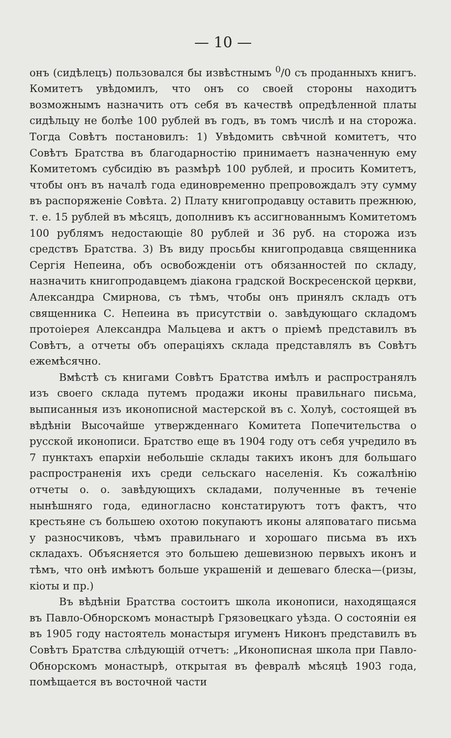— 10 —
онъ (сидѣлецъ) пользовался бы извѣстнымъ <sup>0</sup>/0 съ проданныхъ книгъ. Комитетъ увѣдомилъ, что онъ со своей стороны находитъ возможнымъ назначить отъ себя въ качествѣ опредѣленной платы сидѣльцу не болѣе 100 рублей въ годъ, въ томъ числѣ и на сторожа. Тогда Совѣтъ постановилъ: 1) Увѣдомить свѣчной комитетъ, что Совѣтъ Братства въ благодарностію принимаетъ назначенную ему Комитетомъ субсидію въ размѣрѣ 100 рублей, и просить Комитетъ, чтобы онъ въ началѣ года единовременно препровождалъ эту сумму въ распоряженіе Совѣта. 2) Плату книгопродавцу оставить прежнюю, т. е. 15 рублей въ мѣсяцъ, дополнивъ къ ассигнованнымъ Комитетомъ 100 рублямъ недостающіе 80 рублей и 36 руб. на сторожа изъ средствъ Братства. 3) Въ виду просьбы книгопродавца священника Сергія Непеина, объ освобожденіи отъ обязанностей по складу, назначить книгопродавцемъ діакона градской Воскресенской церкви, Александра Смирнова, съ тѣмъ, чтобы онъ принялъ складъ отъ священника С. Непеина въ присутствіи о. завѣдующаго складомъ протоіерея Александра Мальцева и актъ о пріемѣ представилъ въ Совѣтъ, а отчеты объ операціяхъ склада представлялъ въ Совѣтъ ежемѣсячно.
Вмѣстѣ съ книгами Совѣтъ Братства имѣлъ и распространялъ изъ своего склада путемъ продажи иконы правильнаго письма, выписанныя изъ иконописной мастерской въ с. Холуѣ, состоящей въ вѣдѣніи Высочайше утвержденнаго Комитета Попечительства о русской иконописи. Братство еще въ 1904 году отъ себя учредило въ 7 пунктахъ епархіи небольшіе склады такихъ иконъ для большаго распространенія ихъ среди сельскаго населенія. Къ сожалѣнію отчеты о. о. завѣдующихъ складами, полученные въ теченіе нынѣшняго года, единогласно констатируютъ тотъ фактъ, что крестьяне съ большею охотою покупаютъ иконы аляповатаго письма у разносчиковъ, чѣмъ правильнаго и хорошаго письма въ ихъ складахъ. Объясняется это большею дешевизною первыхъ иконъ и тѣмъ, что онѣ имѣютъ больше украшеній и дешеваго блеска—(ризы, кіоты и пр.)
Въ вѣдѣніи Братства состоитъ школа иконописи, находящаяся въ Павло-Обнорскомъ монастырѣ Грязовецкаго уѣзда. О состояніи ея въ 1905 году настоятель монастыря игуменъ Никонъ представилъ въ Совѣтъ Братства слѣдующій отчетъ: „Иконописная школа при Павло-Обнорскомъ монастырѣ, открытая въ февралѣ мѣсяцѣ 1903 года, помѣщается въ восточной части